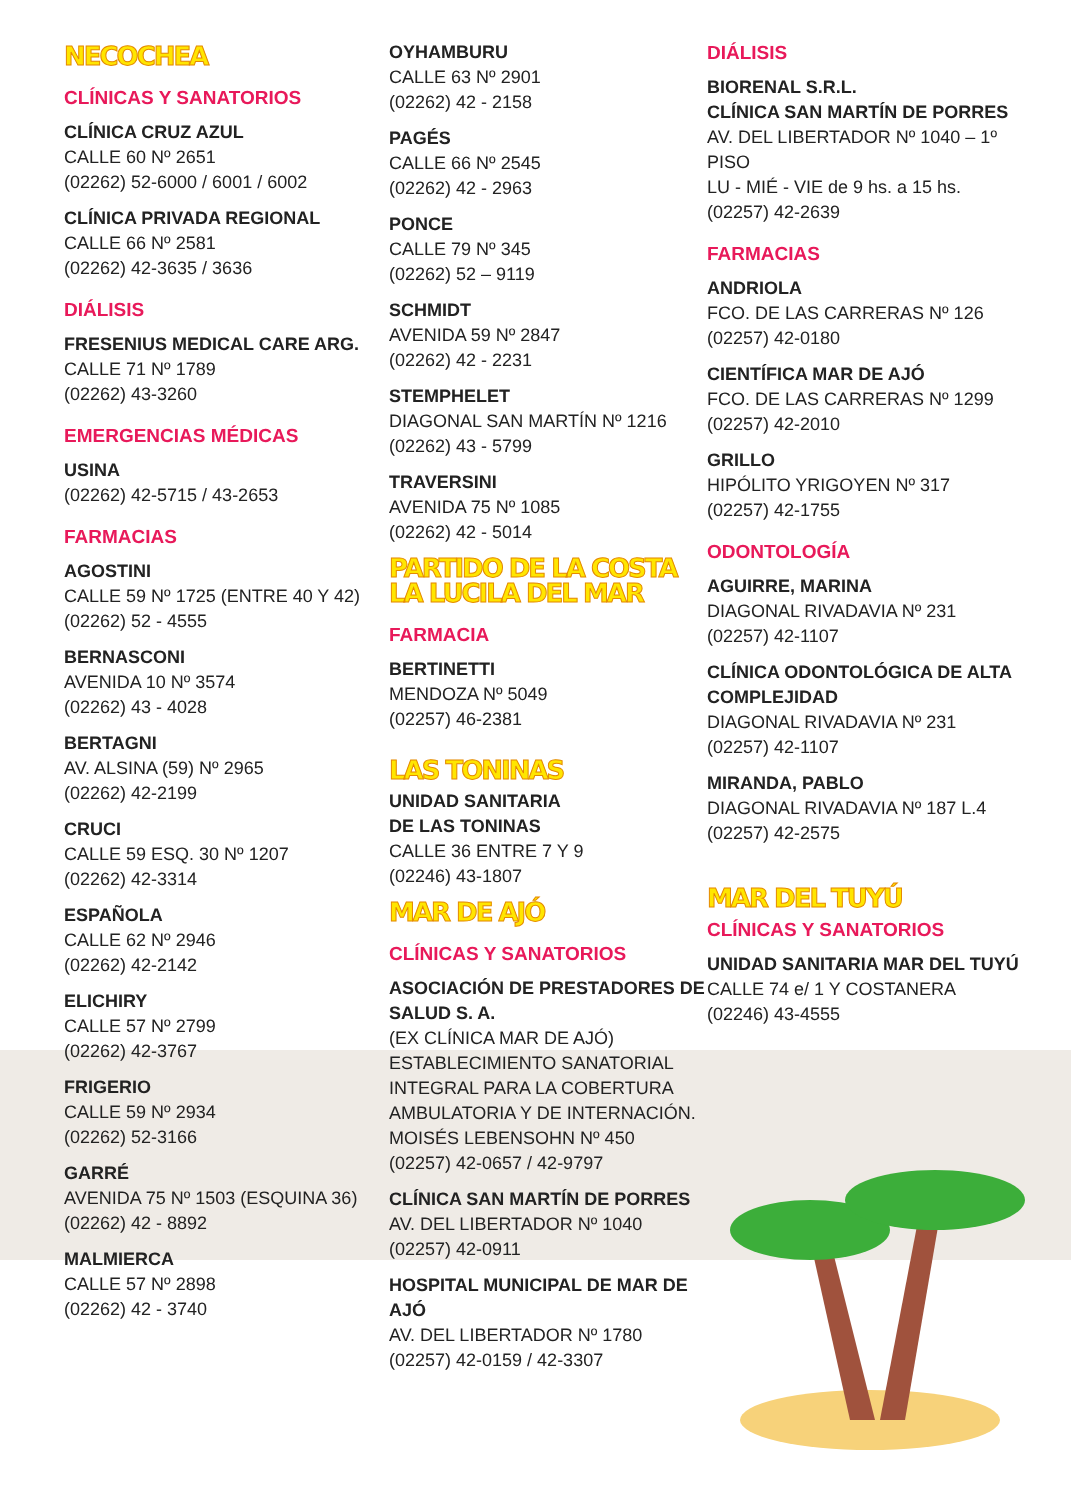NECOCHEA
CLÍNICAS Y SANATORIOS
CLÍNICA CRUZ AZUL
CALLE 60 Nº 2651
(02262) 52-6000 / 6001 / 6002
CLÍNICA PRIVADA REGIONAL
CALLE 66 Nº 2581
(02262) 42-3635 / 3636
DIÁLISIS
FRESENIUS MEDICAL CARE ARG.
CALLE 71 Nº 1789
(02262) 43-3260
EMERGENCIAS MÉDICAS
USINA
(02262) 42-5715 / 43-2653
FARMACIAS
AGOSTINI
CALLE 59 Nº 1725 (ENTRE 40 Y 42)
(02262) 52 - 4555
BERNASCONI
AVENIDA 10 Nº 3574
(02262) 43 - 4028
BERTAGNI
AV. ALSINA (59) Nº 2965
(02262) 42-2199
CRUCI
CALLE 59 ESQ. 30 Nº 1207
(02262) 42-3314
ESPAÑOLA
CALLE 62 Nº 2946
(02262) 42-2142
ELICHIRY
CALLE 57 Nº 2799
(02262) 42-3767
FRIGERIO
CALLE 59 Nº 2934
(02262) 52-3166
GARRÉ
AVENIDA 75 Nº 1503 (ESQUINA 36)
(02262) 42 - 8892
MALMIERCA
CALLE 57 Nº 2898
(02262) 42 - 3740
OYHAMBURU
CALLE 63 Nº 2901
(02262) 42 - 2158
PAGÉS
CALLE 66 Nº 2545
(02262) 42 - 2963
PONCE
CALLE 79 Nº 345
(02262) 52 – 9119
SCHMIDT
AVENIDA 59 Nº 2847
(02262) 42 - 2231
STEMPHELET
DIAGONAL SAN MARTÍN Nº 1216
(02262) 43 - 5799
TRAVERSINI
AVENIDA 75 Nº 1085
(02262) 42 - 5014
PARTIDO DE LA COSTA
LA LUCILA DEL MAR
FARMACIA
BERTINETTI
MENDOZA Nº 5049
(02257) 46-2381
LAS TONINAS
UNIDAD SANITARIA
DE LAS TONINAS
CALLE 36 ENTRE 7 Y 9
(02246) 43-1807
MAR DE AJÓ
CLÍNICAS Y SANATORIOS
ASOCIACIÓN DE PRESTADORES DE SALUD S. A.
(EX CLÍNICA MAR DE AJÓ) ESTABLECIMIENTO SANATORIAL INTEGRAL PARA LA COBERTURA AMBULATORIA Y DE INTERNACIÓN.
MOISÉS LEBENSOHN Nº 450
(02257) 42-0657 / 42-9797
CLÍNICA SAN MARTÍN DE PORRES
AV. DEL LIBERTADOR Nº 1040
(02257) 42-0911
HOSPITAL MUNICIPAL DE MAR DE AJÓ
AV. DEL LIBERTADOR Nº 1780
(02257) 42-0159 / 42-3307
DIÁLISIS
BIORENAL S.R.L.
CLÍNICA SAN MARTÍN DE PORRES
AV. DEL LIBERTADOR Nº 1040 – 1º PISO
LU - MIÉ - VIE de 9 hs. a 15 hs.
(02257) 42-2639
FARMACIAS
ANDRIOLA
FCO. DE LAS CARRERAS Nº 126
(02257) 42-0180
CIENTÍFICA MAR DE AJÓ
FCO. DE LAS CARRERAS Nº 1299
(02257) 42-2010
GRILLO
HIPÓLITO YRIGOYEN Nº 317
(02257) 42-1755
ODONTOLOGÍA
AGUIRRE, MARINA
DIAGONAL RIVADAVIA Nº 231
(02257) 42-1107
CLÍNICA ODONTOLÓGICA DE ALTA COMPLEJIDAD
DIAGONAL RIVADAVIA Nº 231
(02257) 42-1107
MIRANDA, PABLO
DIAGONAL RIVADAVIA Nº 187 L.4
(02257) 42-2575
MAR DEL TUYÚ
CLÍNICAS Y SANATORIOS
UNIDAD SANITARIA MAR DEL TUYÚ
CALLE 74 e/ 1 Y COSTANERA
(02246) 43-4555